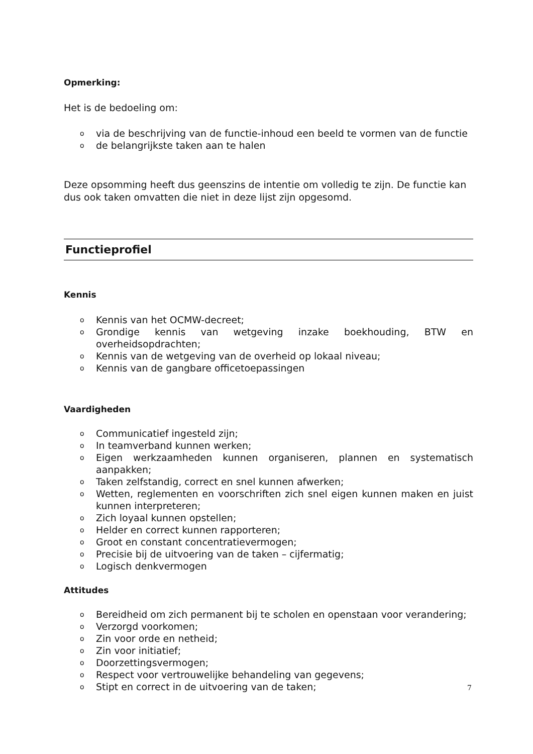Opmerking:
Het is de bedoeling om:
o via de beschrijving van de functie-inhoud een beeld te vormen van de functie
o de belangrijkste taken aan te halen
Deze opsomming heeft dus geenszins de intentie om volledig te zijn. De functie kan dus ook taken omvatten die niet in deze lijst zijn opgesomd.
Functieprofiel
Kennis
o Kennis van het OCMW-decreet;
o Grondige kennis van wetgeving inzake boekhouding, BTW en overheidsopdrachten;
o Kennis van de wetgeving van de overheid op lokaal niveau;
o Kennis van de gangbare officetoepassingen
Vaardigheden
o Communicatief ingesteld zijn;
o In teamverband kunnen werken;
o Eigen werkzaamheden kunnen organiseren, plannen en systematisch aanpakken;
o Taken zelfstandig, correct en snel kunnen afwerken;
o Wetten, reglementen en voorschriften zich snel eigen kunnen maken en juist kunnen interpreteren;
o Zich loyaal kunnen opstellen;
o Helder en correct kunnen rapporteren;
o Groot en constant concentratievermogen;
o Precisie bij de uitvoering van de taken – cijfermatig;
o Logisch denkvermogen
Attitudes
o Bereidheid om zich permanent bij te scholen en openstaan voor verandering;
o Verzorgd voorkomen;
o Zin voor orde en netheid;
o Zin voor initiatief;
o Doorzettingsvermogen;
o Respect voor vertrouwelijke behandeling van gegevens;
o Stipt en correct in de uitvoering van de taken;
7